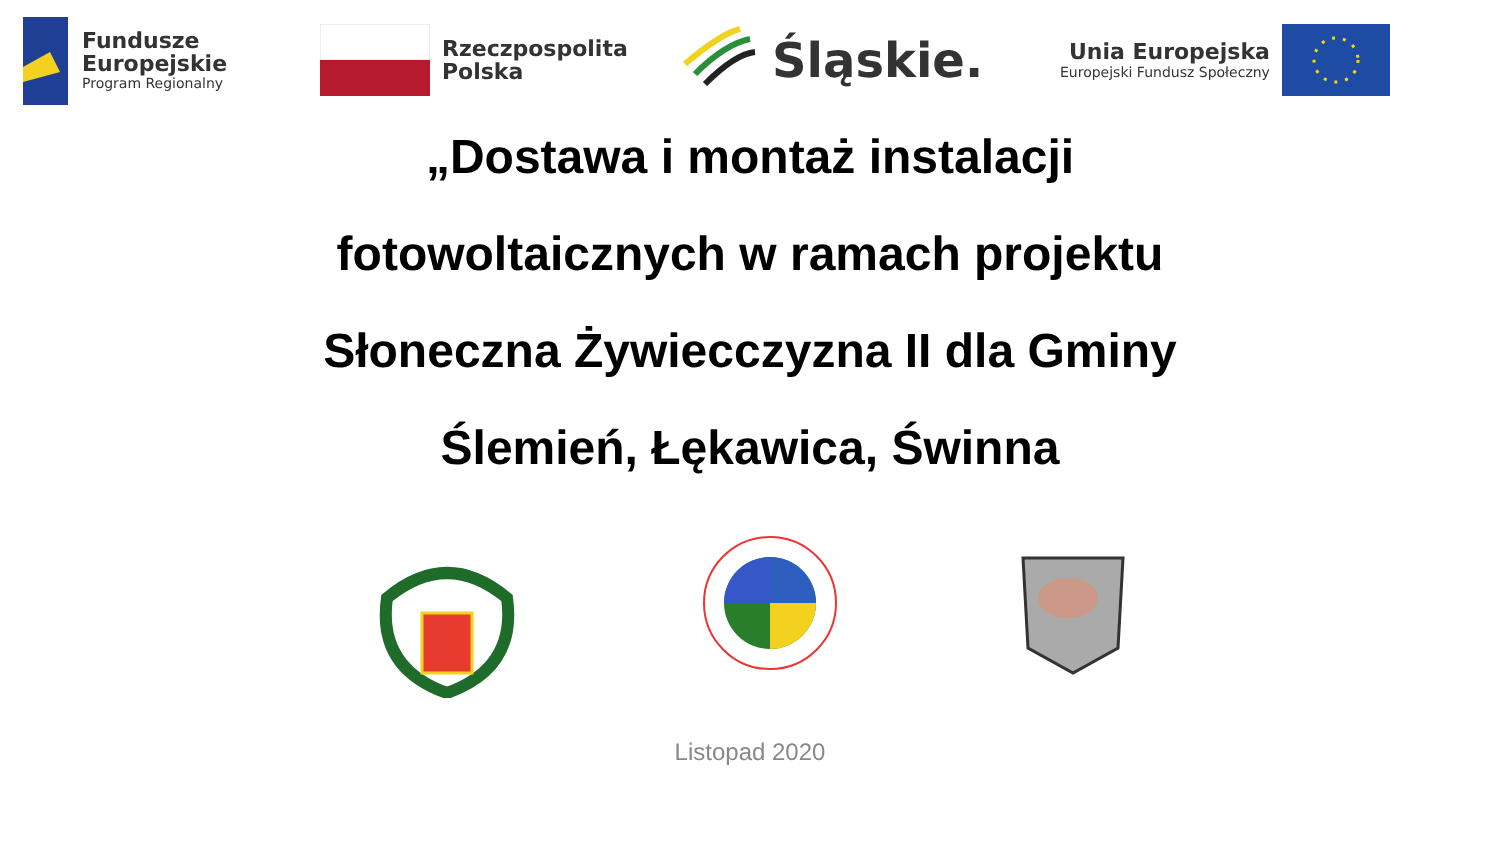Fundusze
Europejskie
Program Regionalny
Rzeczpospolita
Polska
Śląskie.
Unia Europejska
Europejski Fundusz Społeczny
„Dostawa i montaż instalacji
fotowoltaicznych w ramach projektu
Słoneczna Żywiecczyzna II dla Gminy
Ślemień, Łękawica, Świnna
Listopad 2020